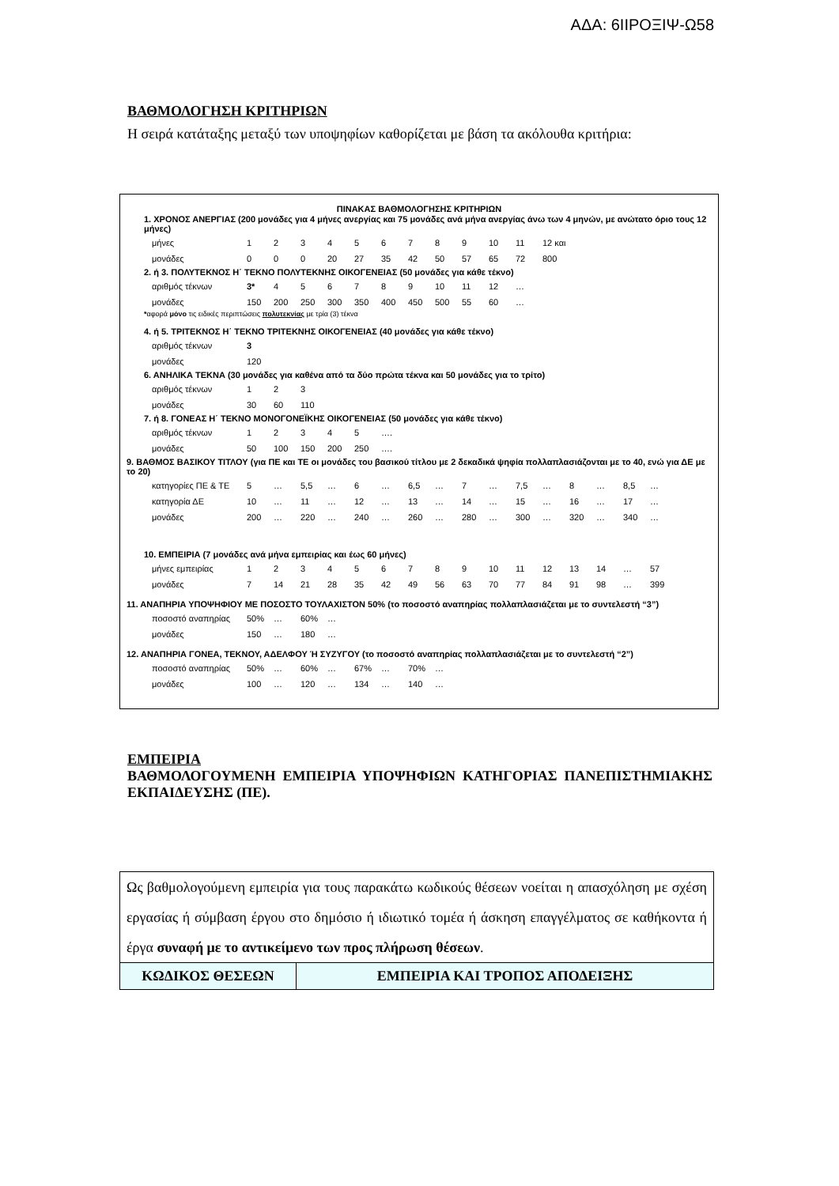ΑΔΑ: 6ΙΙΡΟΞΙΨ-Ω58
ΒΑΘΜΟΛΟΓΗΣΗ ΚΡΙΤΗΡΙΩΝ
Η σειρά κατάταξης μεταξύ των υποψηφίων καθορίζεται με βάση τα ακόλουθα κριτήρια:
ΠΙΝΑΚΑΣ ΒΑΘΜΟΛΟΓΗΣΗΣ ΚΡΙΤΗΡΙΩΝ
1. ΧΡΟΝΟΣ ΑΝΕΡΓΙΑΣ (200 μονάδες για 4 μήνες ανεργίας και 75 μονάδες ανά μήνα ανεργίας άνω των 4 μηνών, με ανώτατο όριο τους 12 μήνες)
| μήνες | 1 | 2 | 3 | 4 | 5 | 6 | 7 | 8 | 9 | 10 | 11 | 12 και |
| μονάδες | 0 | 0 | 0 | 20 | 27 | 35 | 42 | 50 | 57 | 65 | 72 | 800 |
2. ή 3. ΠΟΛΥΤΕΚΝΟΣ Η΄ ΤΕΚΝΟ ΠΟΛΥΤΕΚΝΗΣ ΟΙΚΟΓΕΝΕΙΑΣ (50 μονάδες για κάθε τέκνο)
| αριθμός τέκνων | 3* | 4 | 5 | 6 | 7 | 8 | 9 | 10 | 11 | 12 | … |
| μονάδες | 150 | 200 | 250 | 300 | 350 | 400 | 450 | 500 | 55 | 60 | … |
*αφορά μόνο τις ειδικές περιπτώσεις πολυτεκνίας με τρία (3) τέκνα
4. ή 5. ΤΡΙΤΕΚΝΟΣ Η΄ ΤΕΚΝΟ ΤΡΙΤΕΚΝΗΣ ΟΙΚΟΓΕΝΕΙΑΣ (40 μονάδες για κάθε τέκνο)
| αριθμός τέκνων | 3 |
| μονάδες | 120 |
6. ΑΝΗΛΙΚΑ ΤΕΚΝΑ (30 μονάδες για καθένα από τα δύο πρώτα τέκνα και 50 μονάδες για το τρίτο)
| αριθμός τέκνων | 1 | 2 | 3 |
| μονάδες | 30 | 60 | 110 |
7. ή 8. ΓΟΝΕΑΣ Η΄ ΤΕΚΝΟ ΜΟΝΟΓΟΝΕΪΚΗΣ ΟΙΚΟΓΕΝΕΙΑΣ (50 μονάδες για κάθε τέκνο)
| αριθμός τέκνων | 1 | 2 | 3 | 4 | 5 | …. |
| μονάδες | 50 | 100 | 150 | 200 | 250 | …. |
9. ΒΑΘΜΟΣ ΒΑΣΙΚΟΥ ΤΙΤΛΟΥ (για ΠΕ και ΤΕ οι μονάδες του βασικού τίτλου με 2 δεκαδικά ψηφία πολλαπλασιάζονται με το 40, ενώ για ΔΕ με το 20)
| κατηγορίες ΠΕ & ΤΕ | 5 | … | 5,5 | … | 6 | … | 6,5 | … | 7 | … | 7,5 | … | 8 | … | 8,5 | … |
| κατηγορία ΔΕ | 10 | … | 11 | … | 12 | … | 13 | … | 14 | … | 15 | … | 16 | … | 17 | … |
| μονάδες | 200 | … | 220 | … | 240 | … | 260 | … | 280 | … | 300 | … | 320 | … | 340 | … |
10. ΕΜΠΕΙΡΙΑ (7 μονάδες ανά μήνα εμπειρίας και έως 60 μήνες)
| μήνες εμπειρίας | 1 | 2 | 3 | 4 | 5 | 6 | 7 | 8 | 9 | 10 | 11 | 12 | 13 | 14 | … | 57 |
| μονάδες | 7 | 14 | 21 | 28 | 35 | 42 | 49 | 56 | 63 | 70 | 77 | 84 | 91 | 98 | … | 399 |
11. ΑΝΑΠΗΡΙΑ ΥΠΟΨΗΦΙΟΥ ΜΕ ΠΟΣΟΣΤΟ ΤΟΥΛΑΧΙΣΤΟΝ 50% (το ποσοστό αναπηρίας πολλαπλασιάζεται με το συντελεστή “3”)
| ποσοστό αναπηρίας | 50% | … | 60% | … |
| μονάδες | 150 | … | 180 | … |
12. ΑΝΑΠΗΡΙΑ ΓΟΝΕΑ, ΤΕΚΝΟΥ, ΑΔΕΛΦΟΥ Ή ΣΥΖΥΓΟΥ (το ποσοστό αναπηρίας πολλαπλασιάζεται με το συντελεστή “2”)
| ποσοστό αναπηρίας | 50% | … | 60% | … | 67% | … | 70% | … |
| μονάδες | 100 | … | 120 | … | 134 | … | 140 | … |
ΕΜΠΕΙΡΙΑ
ΒΑΘΜΟΛΟΓΟΥΜΕΝΗ ΕΜΠΕΙΡΙΑ ΥΠΟΨΗΦΙΩΝ ΚΑΤΗΓΟΡΙΑΣ ΠΑΝΕΠΙΣΤΗΜΙΑΚΗΣ ΕΚΠΑΙΔΕΥΣΗΣ (ΠΕ).
Ως βαθμολογούμενη εμπειρία για τους παρακάτω κωδικούς θέσεων νοείται η απασχόληση με σχέση εργασίας ή σύμβαση έργου στο δημόσιο ή ιδιωτικό τομέα ή άσκηση επαγγέλματος σε καθήκοντα ή έργα συναφή με το αντικείμενο των προς πλήρωση θέσεων.
| ΚΩΔΙΚΟΣ ΘΕΣΕΩΝ | ΕΜΠΕΙΡΙΑ ΚΑΙ ΤΡΟΠΟΣ ΑΠΟΔΕΙΞΗΣ |
| --- | --- |